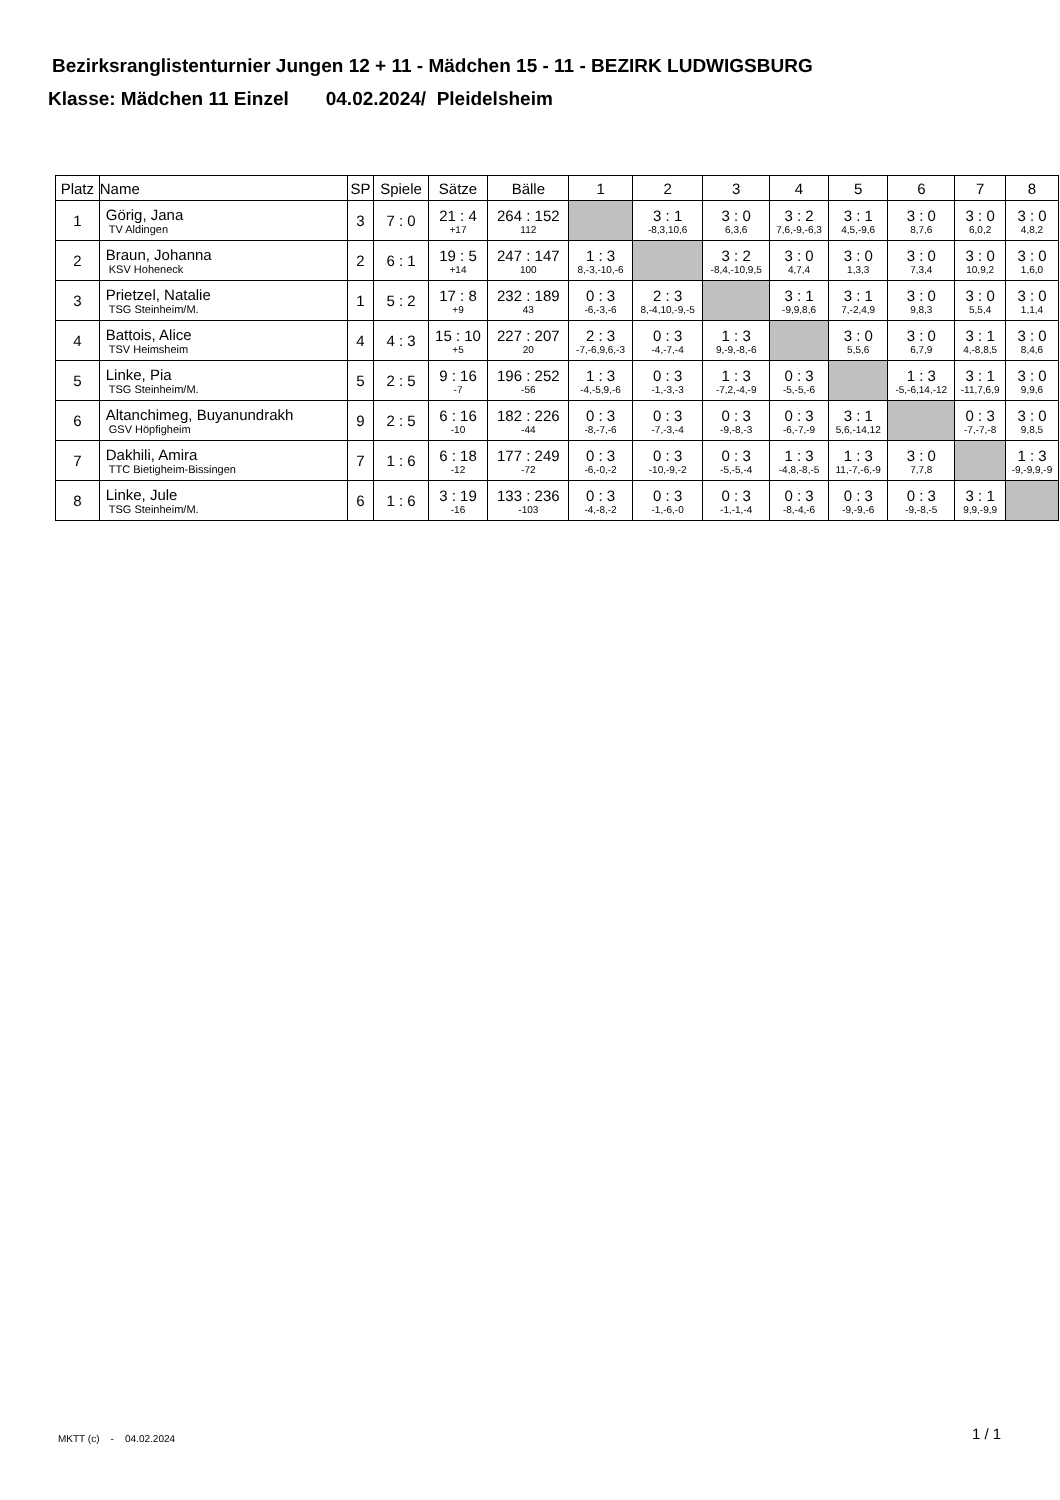Bezirksranglistenturnier Jungen 12 + 11 - Mädchen 15 - 11 - BEZIRK LUDWIGSBURG
Klasse: Mädchen 11 Einzel 04.02.2024/ Pleidelsheim
| Platz | Name | SP | Spiele | Sätze | Bälle | 1 | 2 | 3 | 4 | 5 | 6 | 7 | 8 |
| --- | --- | --- | --- | --- | --- | --- | --- | --- | --- | --- | --- | --- | --- |
| 1 | Görig, Jana TV Aldingen | 3 | 7 : 0 | 21 : 4 +17 | 264 : 152 112 | | 3 : 1 -8,3,10,6 | 3 : 0 6,3,6 | 3 : 2 7,6,-9,-6,3 | 3 : 1 4,5,-9,6 | 3 : 0 8,7,6 | 3 : 0 6,0,2 | 3 : 0 4,8,2 |
| 2 | Braun, Johanna KSV Hoheneck | 2 | 6 : 1 | 19 : 5 +14 | 247 : 147 100 | 1 : 3 8,-3,-10,-6 | | 3 : 2 -8,4,-10,9,5 | 3 : 0 4,7,4 | 3 : 0 1,3,3 | 3 : 0 7,3,4 | 3 : 0 10,9,2 | 3 : 0 1,6,0 |
| 3 | Prietzel, Natalie TSG Steinheim/M. | 1 | 5 : 2 | 17 : 8 +9 | 232 : 189 43 | 0 : 3 -6,-3,-6 | 2 : 3 8,-4,10,-9,-5 | | 3 : 1 -9,9,8,6 | 3 : 1 7,-2,4,9 | 3 : 0 9,8,3 | 3 : 0 5,5,4 | 3 : 0 1,1,4 |
| 4 | Battois, Alice TSV Heimsheim | 4 | 4 : 3 | 15 : 10 +5 | 227 : 207 20 | 2 : 3 -7,-6,9,6,-3 | 0 : 3 -4,-7,-4 | 1 : 3 9,-9,-8,-6 | | 3 : 0 5,5,6 | 3 : 0 6,7,9 | 3 : 1 4,-8,8,5 | 3 : 0 8,4,6 |
| 5 | Linke, Pia TSG Steinheim/M. | 5 | 2 : 5 | 9 : 16 -7 | 196 : 252 -56 | 1 : 3 -4,-5,9,-6 | 0 : 3 -1,-3,-3 | 1 : 3 -7,2,-4,-9 | 0 : 3 -5,-5,-6 | | 1 : 3 -5,-6,14,-12 | 3 : 1 -11,7,6,9 | 3 : 0 9,9,6 |
| 6 | Altanchimeg, Buyanundrakh GSV Höpfigheim | 9 | 2 : 5 | 6 : 16 -10 | 182 : 226 -44 | 0 : 3 -8,-7,-6 | 0 : 3 -7,-3,-4 | 0 : 3 -9,-8,-3 | 0 : 3 -6,-7,-9 | 3 : 1 5,6,-14,12 | | 0 : 3 -7,-7,-8 | 3 : 0 9,8,5 |
| 7 | Dakhili, Amira TTC Bietigheim-Bissingen | 7 | 1 : 6 | 6 : 18 -12 | 177 : 249 -72 | 0 : 3 -6,-0,-2 | 0 : 3 -10,-9,-2 | 0 : 3 -5,-5,-4 | 1 : 3 -4,8,-8,-5 | 1 : 3 11,-7,-6,-9 | 3 : 0 7,7,8 | | 1 : 3 -9,-9,9,-9 |
| 8 | Linke, Jule TSG Steinheim/M. | 6 | 1 : 6 | 3 : 19 -16 | 133 : 236 -103 | 0 : 3 -4,-8,-2 | 0 : 3 -1,-6,-0 | 0 : 3 -1,-1,-4 | 0 : 3 -8,-4,-6 | 0 : 3 -9,-9,-6 | 0 : 3 -9,-8,-5 | 3 : 1 9,9,-9,9 | |
MKTT (c) - 04.02.2024 1 / 1